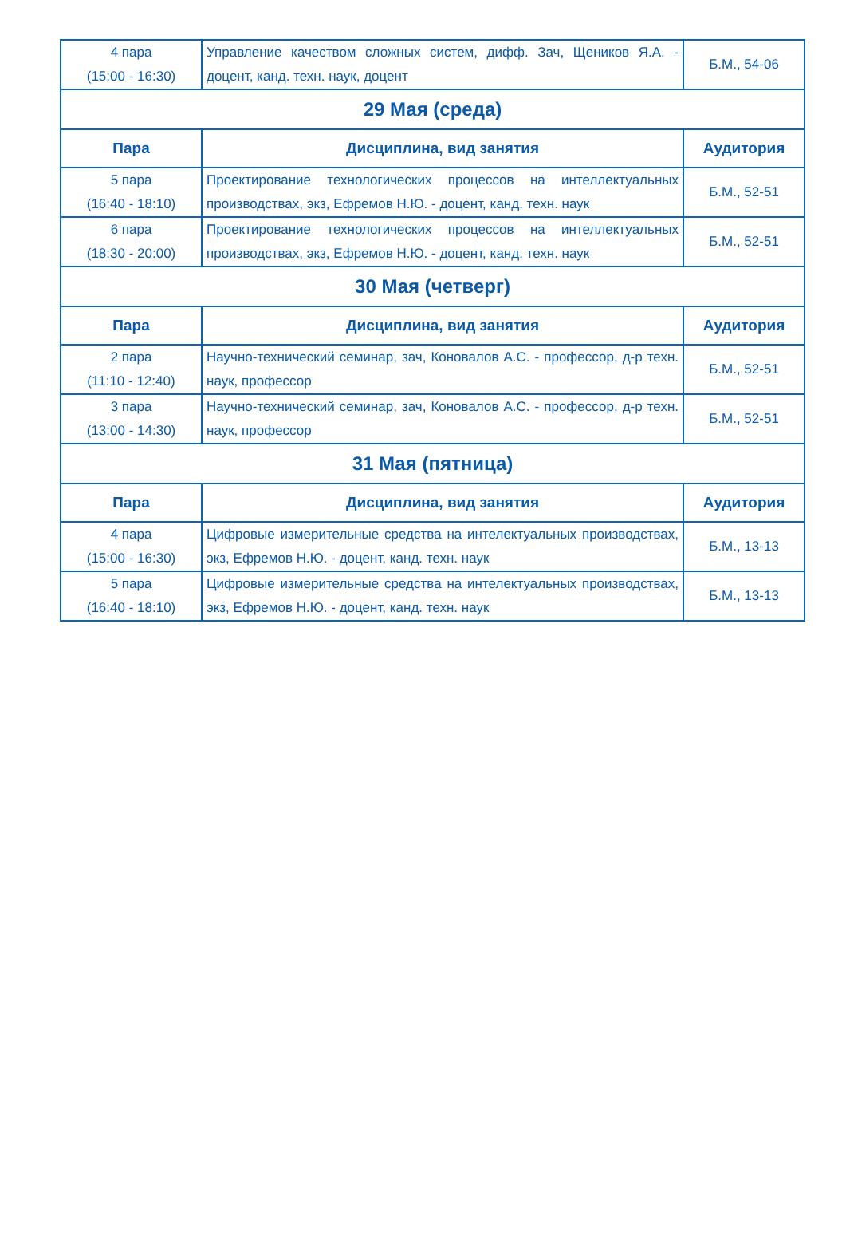| 4 пара (15:00 - 16:30) | Управление качеством сложных систем, дифф. Зач, Щеников Я.А. - доцент, канд. техн. наук, доцент | Б.М., 54-06 |
| 29 Мая (среда) | | |
| Пара | Дисциплина, вид занятия | Аудитория |
| 5 пара (16:40 - 18:10) | Проектирование технологических процессов на интеллектуальных производствах, экз, Ефремов Н.Ю. - доцент, канд. техн. наук | Б.М., 52-51 |
| 6 пара (18:30 - 20:00) | Проектирование технологических процессов на интеллектуальных производствах, экз, Ефремов Н.Ю. - доцент, канд. техн. наук | Б.М., 52-51 |
| 30 Мая (четверг) | | |
| Пара | Дисциплина, вид занятия | Аудитория |
| 2 пара (11:10 - 12:40) | Научно-технический семинар, зач, Коновалов А.С. - профессор, д-р техн. наук, профессор | Б.М., 52-51 |
| 3 пара (13:00 - 14:30) | Научно-технический семинар, зач, Коновалов А.С. - профессор, д-р техн. наук, профессор | Б.М., 52-51 |
| 31 Мая (пятница) | | |
| Пара | Дисциплина, вид занятия | Аудитория |
| 4 пара (15:00 - 16:30) | Цифровые измерительные средства на интелектуальных производствах, экз, Ефремов Н.Ю. - доцент, канд. техн. наук | Б.М., 13-13 |
| 5 пара (16:40 - 18:10) | Цифровые измерительные средства на интелектуальных производствах, экз, Ефремов Н.Ю. - доцент, канд. техн. наук | Б.М., 13-13 |